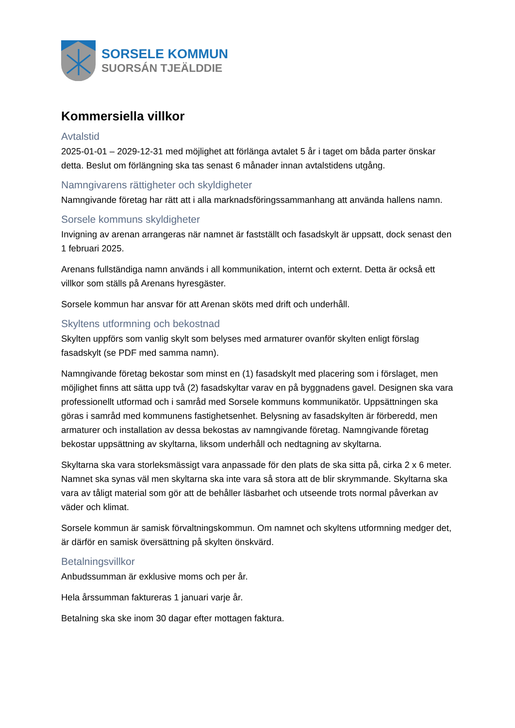SORSELE KOMMUN
SUORSÁN TJEÄLDDIE
Kommersiella villkor
Avtalstid
2025-01-01 – 2029-12-31 med möjlighet att förlänga avtalet 5 år i taget om båda parter önskar detta. Beslut om förlängning ska tas senast 6 månader innan avtalstidens utgång.
Namngivarens rättigheter och skyldigheter
Namngivande företag har rätt att i alla marknadsföringssammanhang att använda hallens namn.
Sorsele kommuns skyldigheter
Invigning av arenan arrangeras när namnet är fastställt och fasadskylt är uppsatt, dock senast den 1 februari 2025.
Arenans fullständiga namn används i all kommunikation, internt och externt. Detta är också ett villkor som ställs på Arenans hyresgäster.
Sorsele kommun har ansvar för att Arenan sköts med drift och underhåll.
Skyltens utformning och bekostnad
Skylten uppförs som vanlig skylt som belyses med armaturer ovanför skylten enligt förslag fasadskylt (se PDF med samma namn).
Namngivande företag bekostar som minst en (1) fasadskylt med placering som i förslaget, men möjlighet finns att sätta upp två (2) fasadskyltar varav en på byggnadens gavel. Designen ska vara professionellt utformad och i samråd med Sorsele kommuns kommunikatör. Uppsättningen ska göras i samråd med kommunens fastighetsenhet. Belysning av fasadskylten är förberedd, men armaturer och installation av dessa bekostas av namngivande företag. Namngivande företag bekostar uppsättning av skyltarna, liksom underhåll och nedtagning av skyltarna.
Skyltarna ska vara storleksmässigt vara anpassade för den plats de ska sitta på, cirka 2 x 6 meter. Namnet ska synas väl men skyltarna ska inte vara så stora att de blir skrymmande. Skyltarna ska vara av tåligt material som gör att de behåller läsbarhet och utseende trots normal påverkan av väder och klimat.
Sorsele kommun är samisk förvaltningskommun. Om namnet och skyltens utformning medger det, är därför en samisk översättning på skylten önskvärd.
Betalningsvillkor
Anbudssumman är exklusive moms och per år.
Hela årssumman faktureras 1 januari varje år.
Betalning ska ske inom 30 dagar efter mottagen faktura.